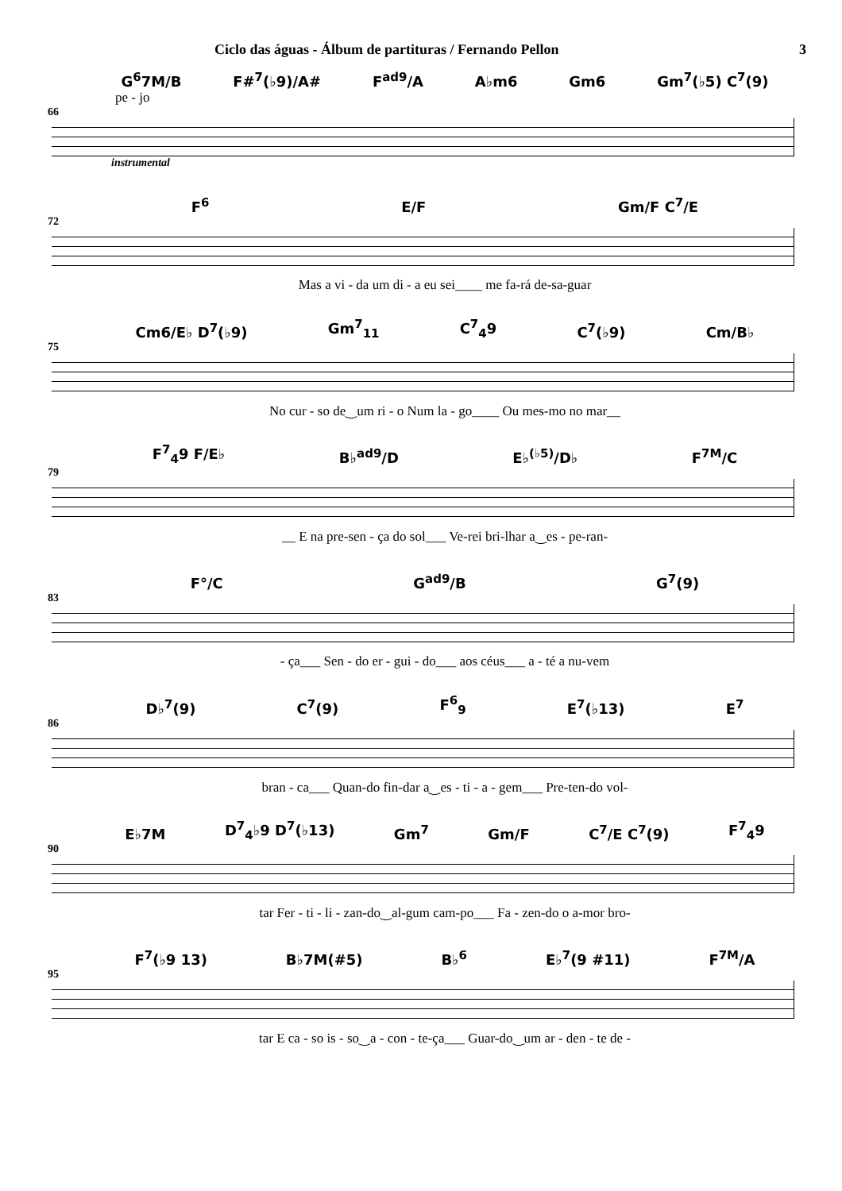Ciclo das águas - Álbum de partituras / Fernando Pellon 3
G<sup>6</sup>7M/B F#<sup>7</sup>(♭9)/A# F<sup>ad9</sup>/A A♭m6 Gm6 Gm<sup>7</sup>(♭5) C<sup>7</sup>(9)
pe - jo
66
instrumental
F<sup>6</sup> E/F Gm/F C<sup>7</sup>/E
72
Mas a vi - da um di - a eu sei____ me fa-rá de-sa-guar
Cm6/E♭ D<sup>7</sup>(♭9) Gm<sup>7</sup><sub>11</sub> C<sup>7</sup><sub>4</sub>9 C<sup>7</sup>(♭9) Cm/B♭
75
No cur - so de‿um ri - o Num la - go____ Ou mes-mo no mar__
F<sup>7</sup><sub>4</sub>9 F/E♭ B♭<sup>ad9</sup>/D E♭<sup>(♭5)</sup>/D♭ F<sup>7M</sup>/C
79
__ E na pre-sen - ça do sol___ Ve-rei bri-lhar a‿es - pe-ran-
F°/C G<sup>ad9</sup>/B G<sup>7</sup>(9)
83
- ça___ Sen - do er - gui - do___ aos céus___ a - té a nu-vem
D♭<sup>7</sup>(9) C<sup>7</sup>(9) F<sup>6</sup><sub>9</sub> E<sup>7</sup>(♭13) E<sup>7</sup>
86
bran - ca___ Quan-do fin-dar a‿es - ti - a - gem___ Pre-ten-do vol-
E♭7M D<sup>7</sup><sub>4</sub>♭9 D<sup>7</sup>(♭13) Gm<sup>7</sup> Gm/F C<sup>7</sup>/E C<sup>7</sup>(9) F<sup>7</sup><sub>4</sub>9
90
tar Fer - ti - li - zan-do‿al-gum cam-po___ Fa - zen-do o a-mor bro-
F<sup>7</sup>(♭9 13) B♭7M(#5) B♭<sup>6</sup> E♭<sup>7</sup>(9 #11) F<sup>7M</sup>/A
95
tar E ca - so is - so‿a - con - te-ça___ Guar-do‿um ar - den - te de -